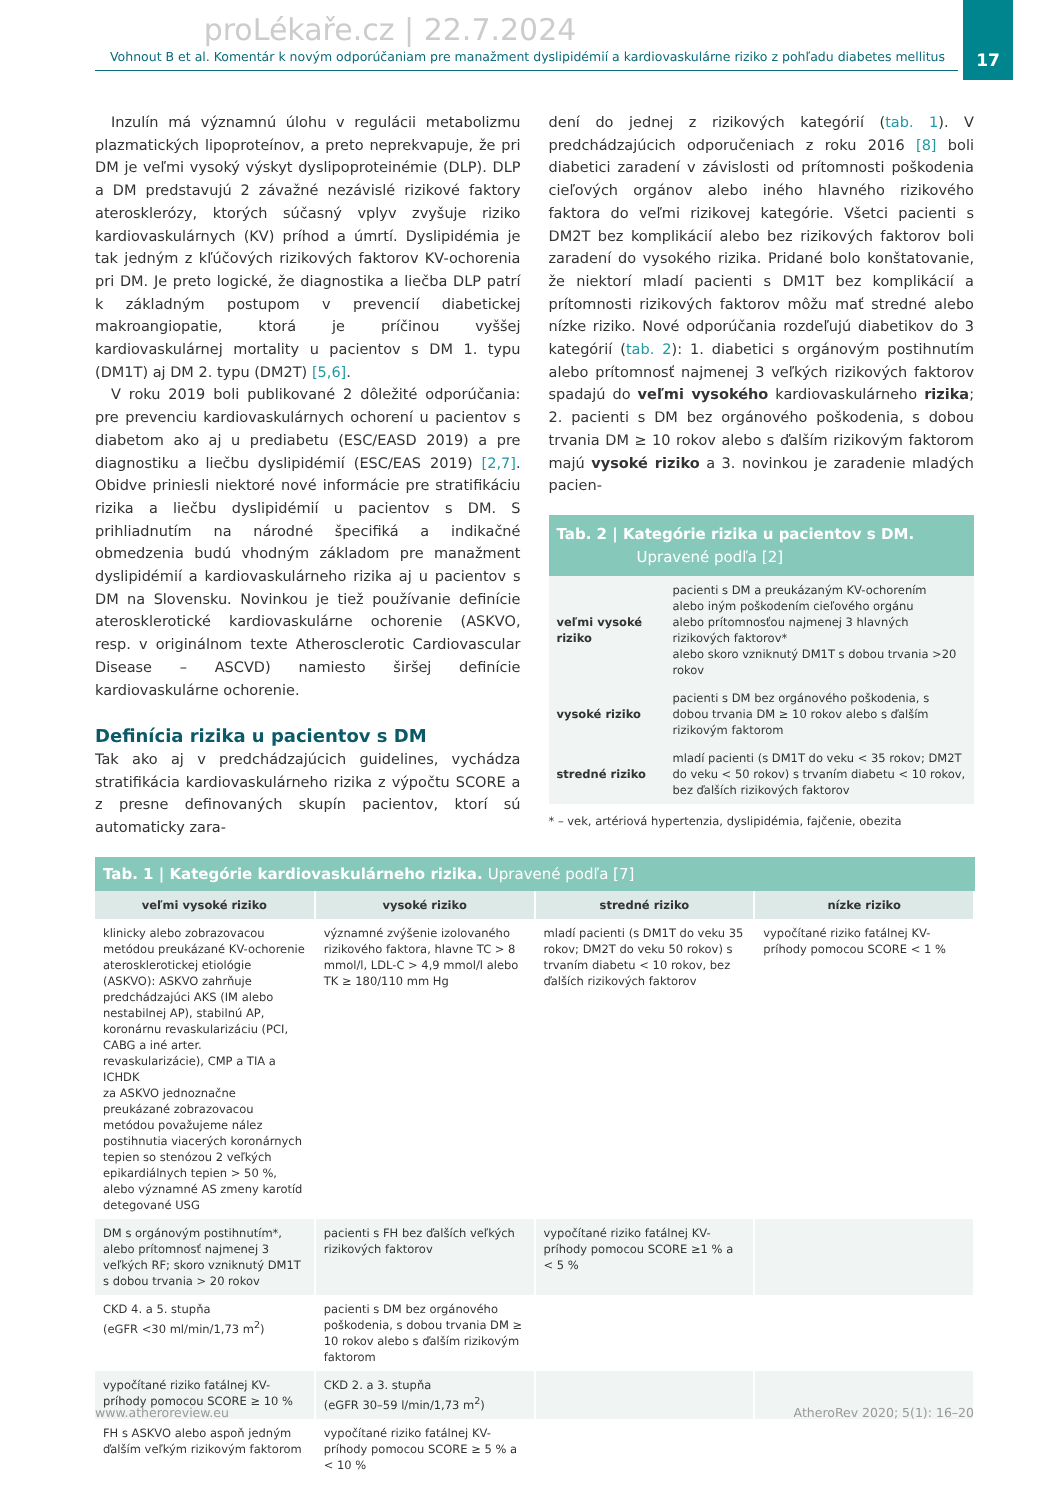proLékaře.cz | 22.7.2024
17
Vohnout B et al. Komentár k novým odporúčaniam pre manažment dyslipidémií a kardiovaskulárne riziko z pohľadu diabetes mellitus
Inzulín má významnú úlohu v regulácii metabolizmu plazmatických lipoproteínov, a preto neprekvapuje, že pri DM je veľmi vysoký výskyt dyslipoproteinémie (DLP). DLP a DM predstavujú 2 závažné nezávislé rizikové faktory aterosklerózy, ktorých súčasný vplyv zvyšuje riziko kardiovaskulárnych (KV) príhod a úmrtí. Dyslipidémia je tak jedným z kľúčových rizikových faktorov KV-ochorenia pri DM. Je preto logické, že diagnostika a liečba DLP patrí k základným postupom v prevencií diabetickej makroangiopatie, ktorá je príčinou vyššej kardiovaskulárnej mortality u pacientov s DM 1. typu (DM1T) aj DM 2. typu (DM2T) [5,6].
V roku 2019 boli publikované 2 dôležité odporúčania: pre prevenciu kardiovaskulárnych ochorení u pacientov s diabetom ako aj u prediabetu (ESC/EASD 2019) a pre diagnostiku a liečbu dyslipidémií (ESC/EAS 2019) [2,7]. Obidve priniesli niektoré nové informácie pre stratifikáciu rizika a liečbu dyslipidémií u pacientov s DM. S prihliadnutím na národné špecifiká a indikačné obmedzenia budú vhodným základom pre manažment dyslipidémií a kardiovaskulárneho rizika aj u pacientov s DM na Slovensku. Novinkou je tiež používanie definície aterosklerotické kardiovaskulárne ochorenie (ASKVO, resp. v originálnom texte Atherosclerotic Cardiovascular Disease – ASCVD) namiesto širšej definície kardiovaskulárne ochorenie.
Definícia rizika u pacientov s DM
Tak ako aj v predchádzajúcich guidelines, vychádza stratifikácia kardiovaskulárneho rizika z výpočtu SCORE a z presne definovaných skupín pacientov, ktorí sú automaticky zara-
dení do jednej z rizikových kategórií (tab. 1). V predchádzajúcich odporučeniach z roku 2016 [8] boli diabetici zaradení v závislosti od prítomnosti poškodenia cieľových orgánov alebo iného hlavného rizikového faktora do veľmi rizikovej kategórie. Všetci pacienti s DM2T bez komplikácií alebo bez rizikových faktorov boli zaradení do vysokého rizika. Pridané bolo konštatovanie, že niektorí mladí pacienti s DM1T bez komplikácií a prítomnosti rizikových faktorov môžu mať stredné alebo nízke riziko. Nové odporúčania rozdeľujú diabetikov do 3 kategórií (tab. 2): 1. diabetici s orgánovým postihnutím alebo prítomnosť najmenej 3 veľkých rizikových faktorov spadajú do veľmi vysokého kardiovaskulárneho rizika; 2. pacienti s DM bez orgánového poškodenia, s dobou trvania DM ≥ 10 rokov alebo s ďalším rizikovým faktorom majú vysoké riziko a 3. novinkou je zaradenie mladých pacien-
Tab. 2 | Kategórie rizika u pacientov s DM.
Upravené podľa [2]
| veľmi vysoké riziko | pacienti s DM a preukázaným KV-ochorením alebo iným poškodením cieľového orgánu alebo prítomnosťou najmenej 3 hlavných rizikových faktorov* alebo skoro vzniknutý DM1T s dobou trvania >20 rokov |
| vysoké riziko | pacienti s DM bez orgánového poškodenia, s dobou trvania DM ≥ 10 rokov alebo s ďalším rizikovým faktorom |
| stredné riziko | mladí pacienti (s DM1T do veku < 35 rokov; DM2T do veku < 50 rokov) s trvaním diabetu < 10 rokov, bez ďalších rizikových faktorov |
* – vek, artériová hypertenzia, dyslipidémia, fajčenie, obezita
Tab. 1 | Kategórie kardiovaskulárneho rizika. Upravené podľa [7]
| veľmi vysoké riziko | vysoké riziko | stredné riziko | nízke riziko |
| --- | --- | --- | --- |
| klinicky alebo zobrazovacou metódou preukázané KV-ochorenie aterosklerotickej etiológie (ASKVO): ASKVO zahrňuje predchádzajúci AKS (IM alebo nestabilnej AP), stabilnú AP, koronárnu revaskularizáciu (PCI, CABG a iné arter. revaskularizácie), CMP a TIA a ICHDK za ASKVO jednoznačne preukázané zobrazovacou metódou považujeme nález postihnutia viacerých koronárnych tepien so stenózou 2 veľkých epikardiálnych tepien > 50 %, alebo významné AS zmeny karotíd detegované USG | významné zvýšenie izolovaného rizikového faktora, hlavne TC > 8 mmol/l, LDL-C > 4,9 mmol/l alebo TK ≥ 180/110 mm Hg | mladí pacienti (s DM1T do veku 35 rokov; DM2T do veku 50 rokov) s trvaním diabetu < 10 rokov, bez ďalších rizikových faktorov | vypočítané riziko fatálnej KV-príhody pomocou SCORE < 1 % |
| DM s orgánovým postihnutím*, alebo prítomnosť najmenej 3 veľkých RF; skoro vzniknutý DM1T s dobou trvania > 20 rokov | pacienti s FH bez ďalších veľkých rizikových faktorov | vypočítané riziko fatálnej KV-príhody pomocou SCORE ≥1 % a < 5 % | |
| CKD 4. a 5. stupňa (eGFR <30 ml/min/1,73 m<sup>2</sup>) | pacienti s DM bez orgánového poškodenia, s dobou trvania DM ≥ 10 rokov alebo s ďalším rizikovým faktorom | | |
| vypočítané riziko fatálnej KV-príhody pomocou SCORE ≥ 10 % | CKD 2. a 3. stupňa (eGFR 30–59 l/min/1,73 m<sup>2</sup>) | | |
| FH s ASKVO alebo aspoň jedným ďalším veľkým rizikovým faktorom | vypočítané riziko fatálnej KV-príhody pomocou SCORE ≥ 5 % a < 10 % | | |
www.atheroreview.eu AtheroRev 2020; 5(1): 16–20